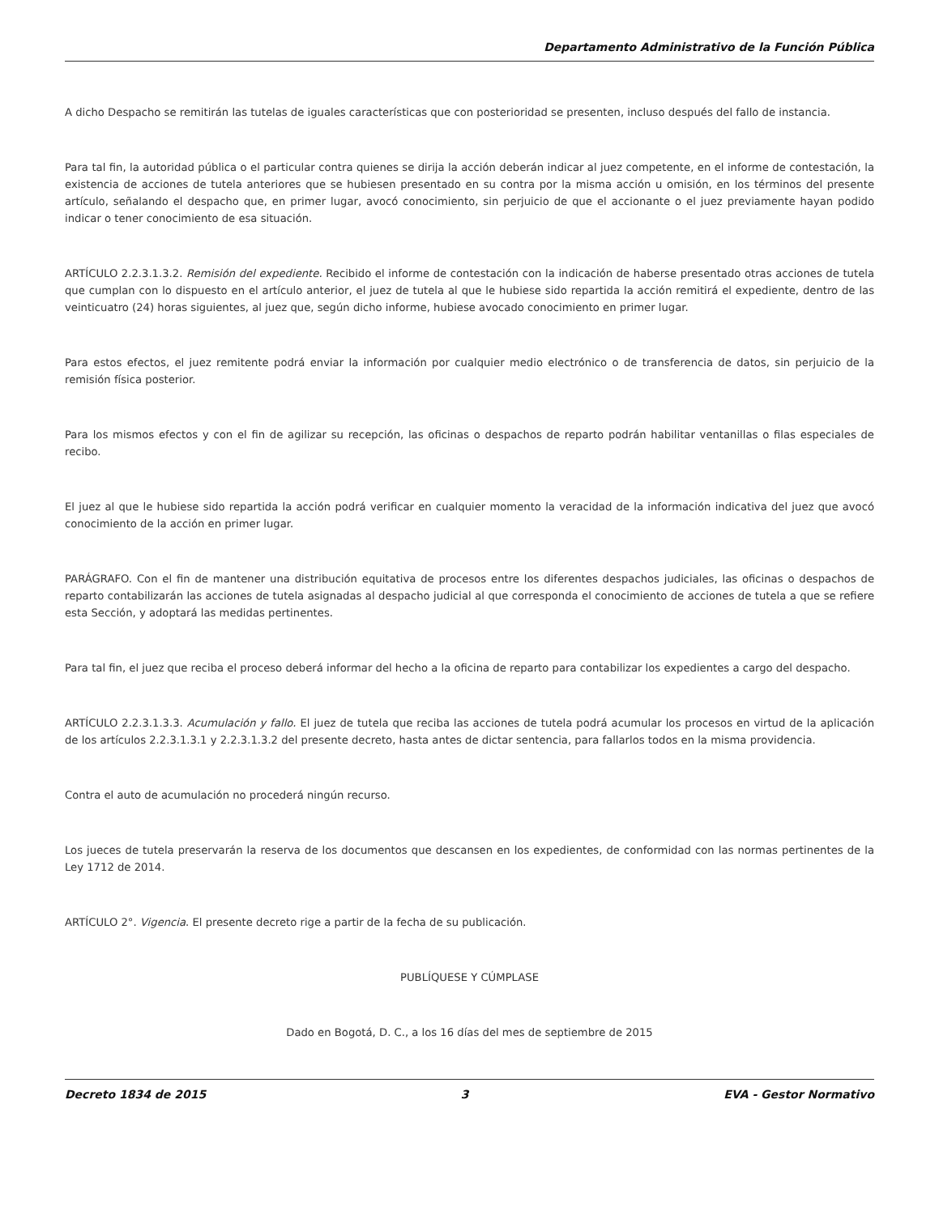Departamento Administrativo de la Función Pública
A dicho Despacho se remitirán las tutelas de iguales características que con posterioridad se presenten, incluso después del fallo de instancia.
Para tal fin, la autoridad pública o el particular contra quienes se dirija la acción deberán indicar al juez competente, en el informe de contestación, la existencia de acciones de tutela anteriores que se hubiesen presentado en su contra por la misma acción u omisión, en los términos del presente artículo, señalando el despacho que, en primer lugar, avocó conocimiento, sin perjuicio de que el accionante o el juez previamente hayan podido indicar o tener conocimiento de esa situación.
ARTÍCULO 2.2.3.1.3.2. Remisión del expediente. Recibido el informe de contestación con la indicación de haberse presentado otras acciones de tutela que cumplan con lo dispuesto en el artículo anterior, el juez de tutela al que le hubiese sido repartida la acción remitirá el expediente, dentro de las veinticuatro (24) horas siguientes, al juez que, según dicho informe, hubiese avocado conocimiento en primer lugar.
Para estos efectos, el juez remitente podrá enviar la información por cualquier medio electrónico o de transferencia de datos, sin perjuicio de la remisión física posterior.
Para los mismos efectos y con el fin de agilizar su recepción, las oficinas o despachos de reparto podrán habilitar ventanillas o filas especiales de recibo.
El juez al que le hubiese sido repartida la acción podrá verificar en cualquier momento la veracidad de la información indicativa del juez que avocó conocimiento de la acción en primer lugar.
PARÁGRAFO. Con el fin de mantener una distribución equitativa de procesos entre los diferentes despachos judiciales, las oficinas o despachos de reparto contabilizarán las acciones de tutela asignadas al despacho judicial al que corresponda el conocimiento de acciones de tutela a que se refiere esta Sección, y adoptará las medidas pertinentes.
Para tal fin, el juez que reciba el proceso deberá informar del hecho a la oficina de reparto para contabilizar los expedientes a cargo del despacho.
ARTÍCULO 2.2.3.1.3.3. Acumulación y fallo. El juez de tutela que reciba las acciones de tutela podrá acumular los procesos en virtud de la aplicación de los artículos 2.2.3.1.3.1 y 2.2.3.1.3.2 del presente decreto, hasta antes de dictar sentencia, para fallarlos todos en la misma providencia.
Contra el auto de acumulación no procederá ningún recurso.
Los jueces de tutela preservarán la reserva de los documentos que descansen en los expedientes, de conformidad con las normas pertinentes de la Ley 1712 de 2014.
ARTÍCULO 2°. Vigencia. El presente decreto rige a partir de la fecha de su publicación.
PUBLÍQUESE Y CÚMPLASE
Dado en Bogotá, D. C., a los 16 días del mes de septiembre de 2015
Decreto 1834 de 2015 3 EVA - Gestor Normativo